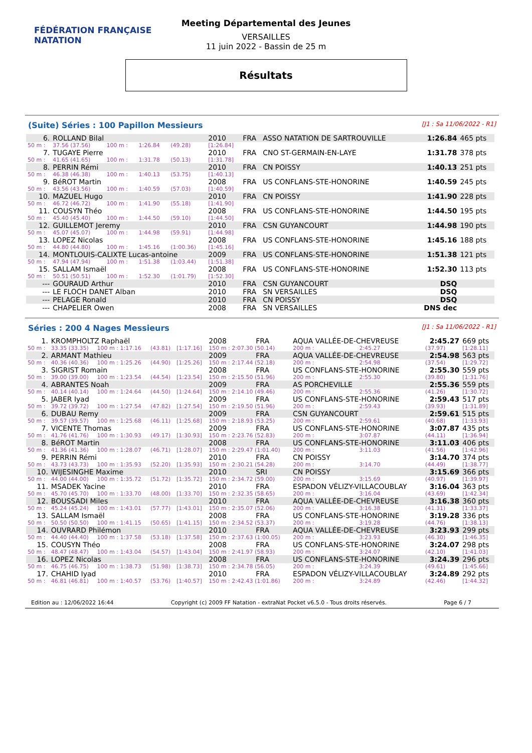FÉDÉRATION FRANÇAISE
NATATION
Meeting Départemental des Jeunes
VERSAILLES
11 juin 2022 - Bassin de 25 m
Résultats
(Suite) Séries : 100 Papillon Messieurs [J1 : Sa 11/06/2022 - R1]
| 6. | ROLLAND Bilal | | | | 2010 | FRA | ASSO NATATION DE SARTROUVILLE | 1:26.84 | 465 pts |
| 50 m : | 37.56 (37.56) | 100 m : | 1:26.84 | (49.28) | [1:26.84] | | | | |
| 7. | TUGAYE Pierre | | | | 2010 | FRA | CNO ST-GERMAIN-EN-LAYE | 1:31.78 | 378 pts |
| 50 m : | 41.65 (41.65) | 100 m : | 1:31.78 | (50.13) | [1:31.78] | | | | |
| 8. | PERRIN Rémi | | | | 2010 | FRA | CN POISSY | 1:40.13 | 251 pts |
| 50 m : | 46.38 (46.38) | 100 m : | 1:40.13 | (53.75) | [1:40.13] | | | | |
| 9. | BéROT Martin | | | | 2008 | FRA | US CONFLANS-STE-HONORINE | 1:40.59 | 245 pts |
| 50 m : | 43.56 (43.56) | 100 m : | 1:40.59 | (57.03) | [1:40.59] | | | | |
| 10. | MAZUEL Hugo | | | | 2010 | FRA | CN POISSY | 1:41.90 | 228 pts |
| 50 m : | 46.72 (46.72) | 100 m : | 1:41.90 | (55.18) | [1:41.90] | | | | |
| 11. | COUSYN Théo | | | | 2008 | FRA | US CONFLANS-STE-HONORINE | 1:44.50 | 195 pts |
| 50 m : | 45.40 (45.40) | 100 m : | 1:44.50 | (59.10) | [1:44.50] | | | | |
| 12. | GUILLEMOT Jeremy | | | | 2010 | FRA | CSN GUYANCOURT | 1:44.98 | 190 pts |
| 50 m : | 45.07 (45.07) | 100 m : | 1:44.98 | (59.91) | [1:44.98] | | | | |
| 13. | LOPEZ Nicolas | | | | 2008 | FRA | US CONFLANS-STE-HONORINE | 1:45.16 | 188 pts |
| 50 m : | 44.80 (44.80) | 100 m : | 1:45.16 | (1:00.36) | [1:45.16] | | | | |
| 14. | MONTLOUIS-CALIXTE Lucas-antoine | | | | 2009 | FRA | US CONFLANS-STE-HONORINE | 1:51.38 | 121 pts |
| 50 m : | 47.94 (47.94) | 100 m : | 1:51.38 | (1:03.44) | [1:51.38] | | | | |
| 15. | SALLAM Ismaël | | | | 2008 | FRA | US CONFLANS-STE-HONORINE | 1:52.30 | 113 pts |
| 50 m : | 50.51 (50.51) | 100 m : | 1:52.30 | (1:01.79) | [1:52.30] | | | | |
| --- | GOURAUD Arthur | | | | 2010 | FRA | CSN GUYANCOURT | DSQ | |
| --- | LE FLOCH DANET Alban | | | | 2010 | FRA | SN VERSAILLES | DSQ | |
| --- | PELAGE Ronald | | | | 2010 | FRA | CN POISSY | DSQ | |
| --- | CHAPELIER Owen | | | | 2008 | FRA | SN VERSAILLES | DNS dec | |
Séries : 200 4 Nages Messieurs [J1 : Sa 11/06/2022 - R1]
| 1. | KROMPHOLTZ Raphaël | | | | 2008 | FRA | AQUA VALLÉE-DE-CHEVREUSE | | | 2:45.27 | 669 pts |
| 50 m : | 33.35 (33.35) | 100 m : 1:17.16 | (43.81) | [1:17.16] | 150 m : 2:07.30 (50.14) | | | 200 m : | 2:45.27 | (37.97) | [1:28.11] |
| 2. | ARMANT Mathieu | | | | 2009 | FRA | AQUA VALLÉE-DE-CHEVREUSE | | | 2:54.98 | 563 pts |
| 50 m : | 40.36 (40.36) | 100 m : 1:25.26 | (44.90) | [1:25.26] | 150 m : 2:17.44 (52.18) | | | 200 m : | 2:54.98 | (37.54) | [1:29.72] |
| 3. | SIGRIST Romain | | | | 2008 | FRA | US CONFLANS-STE-HONORINE | | | 2:55.30 | 559 pts |
| 50 m : | 39.00 (39.00) | 100 m : 1:23.54 | (44.54) | [1:23.54] | 150 m : 2:15.50 (51.96) | | | 200 m : | 2:55.30 | (39.80) | [1:31.76] |
| 4. | ABRANTES Noah | | | | 2009 | FRA | AS PORCHEVILLE | | | 2:55.36 | 559 pts |
| 50 m : | 40.14 (40.14) | 100 m : 1:24.64 | (44.50) | [1:24.64] | 150 m : 2:14.10 (49.46) | | | 200 m : | 2:55.36 | (41.26) | [1:30.72] |
| 5. | JABER Iyad | | | | 2009 | FRA | US CONFLANS-STE-HONORINE | | | 2:59.43 | 517 pts |
| 50 m : | 39.72 (39.72) | 100 m : 1:27.54 | (47.82) | [1:27.54] | 150 m : 2:19.50 (51.96) | | | 200 m : | 2:59.43 | (39.93) | [1:31.89] |
| 6. | DUBAU Remy | | | | 2009 | FRA | CSN GUYANCOURT | | | 2:59.61 | 515 pts |
| 50 m : | 39.57 (39.57) | 100 m : 1:25.68 | (46.11) | [1:25.68] | 150 m : 2:18.93 (53.25) | | | 200 m : | 2:59.61 | (40.68) | [1:33.93] |
| 7. | VICENTE Thomas | | | | 2009 | FRA | US CONFLANS-STE-HONORINE | | | 3:07.87 | 435 pts |
| 50 m : | 41.76 (41.76) | 100 m : 1:30.93 | (49.17) | [1:30.93] | 150 m : 2:23.76 (52.83) | | | 200 m : | 3:07.87 | (44.11) | [1:36.94] |
| 8. | BéROT Martin | | | | 2008 | FRA | US CONFLANS-STE-HONORINE | | | 3:11.03 | 406 pts |
| 50 m : | 41.36 (41.36) | 100 m : 1:28.07 | (46.71) | [1:28.07] | 150 m : 2:29.47 (1:01.40) | | | 200 m : | 3:11.03 | (41.56) | [1:42.96] |
| 9. | PERRIN Rémi | | | | 2010 | FRA | CN POISSY | | | 3:14.70 | 374 pts |
| 50 m : | 43.73 (43.73) | 100 m : 1:35.93 | (52.20) | [1:35.93] | 150 m : 2:30.21 (54.28) | | | 200 m : | 3:14.70 | (44.49) | [1:38.77] |
| 10. | WIJESINGHE Maxime | | | | 2010 | SRI | CN POISSY | | | 3:15.69 | 366 pts |
| 50 m : | 44.00 (44.00) | 100 m : 1:35.72 | (51.72) | [1:35.72] | 150 m : 2:34.72 (59.00) | | | 200 m : | 3:15.69 | (40.97) | [1:39.97] |
| 11. | MSADEK Yacine | | | | 2010 | FRA | ESPADON VÉLIZY-VILLACOUBLAY | | | 3:16.04 | 363 pts |
| 50 m : | 45.70 (45.70) | 100 m : 1:33.70 | (48.00) | [1:33.70] | 150 m : 2:32.35 (58.65) | | | 200 m : | 3:16.04 | (43.69) | [1:42.34] |
| 12. | BOUSSADI Miles | | | | 2010 | FRA | AQUA VALLÉE-DE-CHEVREUSE | | | 3:16.38 | 360 pts |
| 50 m : | 45.24 (45.24) | 100 m : 1:43.01 | (57.77) | [1:43.01] | 150 m : 2:35.07 (52.06) | | | 200 m : | 3:16.38 | (41.31) | [1:33.37] |
| 13. | SALLAM Ismaël | | | | 2008 | FRA | US CONFLANS-STE-HONORINE | | | 3:19.28 | 336 pts |
| 50 m : | 50.50 (50.50) | 100 m : 1:41.15 | (50.65) | [1:41.15] | 150 m : 2:34.52 (53.37) | | | 200 m : | 3:19.28 | (44.76) | [1:38.13] |
| 14. | OUVRARD Philémon | | | | 2010 | FRA | AQUA VALLÉE-DE-CHEVREUSE | | | 3:23.93 | 299 pts |
| 50 m : | 44.40 (44.40) | 100 m : 1:37.58 | (53.18) | [1:37.58] | 150 m : 2:37.63 (1:00.05) | | | 200 m : | 3:23.93 | (46.30) | [1:46.35] |
| 15. | COUSYN Théo | | | | 2008 | FRA | US CONFLANS-STE-HONORINE | | | 3:24.07 | 298 pts |
| 50 m : | 48.47 (48.47) | 100 m : 1:43.04 | (54.57) | [1:43.04] | 150 m : 2:41.97 (58.93) | | | 200 m : | 3:24.07 | (42.10) | [1:41.03] |
| 16. | LOPEZ Nicolas | | | | 2008 | FRA | US CONFLANS-STE-HONORINE | | | 3:24.39 | 296 pts |
| 50 m : | 46.75 (46.75) | 100 m : 1:38.73 | (51.98) | [1:38.73] | 150 m : 2:34.78 (56.05) | | | 200 m : | 3:24.39 | (49.61) | [1:45.66] |
| 17. | CHAHID Iyad | | | | 2010 | FRA | ESPADON VÉLIZY-VILLACOUBLAY | | | 3:24.89 | 292 pts |
| 50 m : | 46.81 (46.81) | 100 m : 1:40.57 | (53.76) | [1:40.57] | 150 m : 2:42.43 (1:01.86) | | | 200 m : | 3:24.89 | (42.46) | [1:44.32] |
Edition au : 12/06/2022 16:44 Copyright (c) 2009 FF Natation - extraNat Pocket v6.5.0 - Tous droits réservés. Page 6 / 7